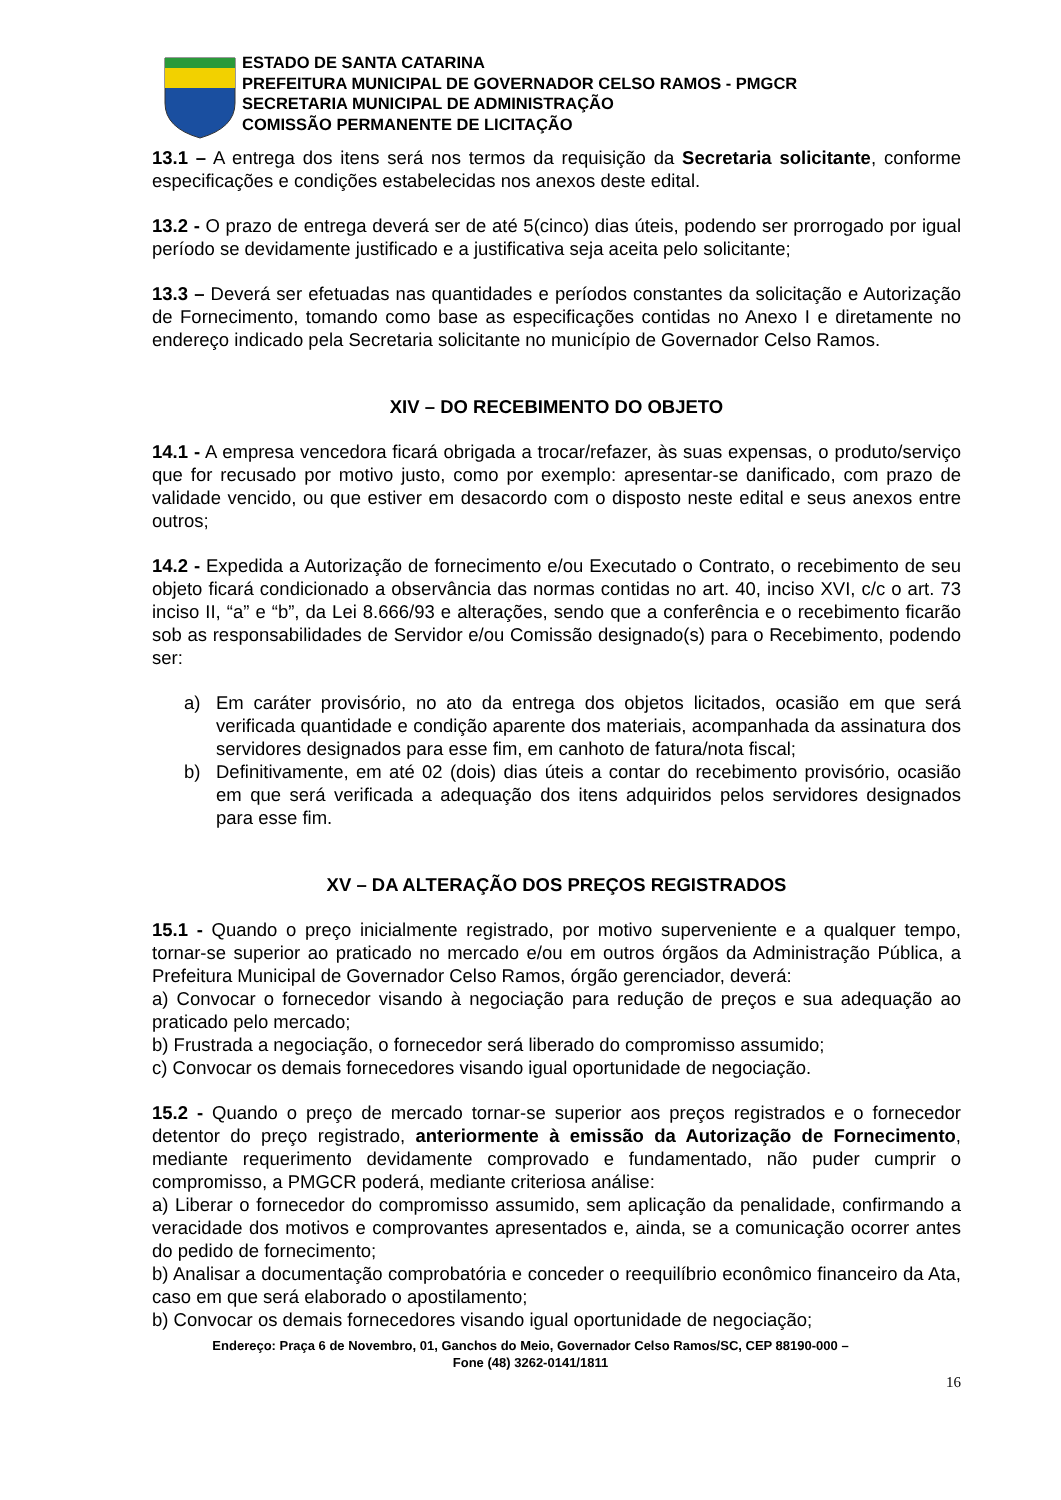ESTADO DE SANTA CATARINA
PREFEITURA MUNICIPAL DE GOVERNADOR CELSO RAMOS - PMGCR
SECRETARIA MUNICIPAL DE ADMINISTRAÇÃO
COMISSÃO PERMANENTE DE LICITAÇÃO
13.1 – A entrega dos itens será nos termos da requisição da Secretaria solicitante, conforme especificações e condições estabelecidas nos anexos deste edital.
13.2 - O prazo de entrega deverá ser de até 5(cinco) dias úteis, podendo ser prorrogado por igual período se devidamente justificado e a justificativa seja aceita pelo solicitante;
13.3 – Deverá ser efetuadas nas quantidades e períodos constantes da solicitação e Autorização de Fornecimento, tomando como base as especificações contidas no Anexo I e diretamente no endereço indicado pela Secretaria solicitante no município de Governador Celso Ramos.
XIV – DO RECEBIMENTO DO OBJETO
14.1 - A empresa vencedora ficará obrigada a trocar/refazer, às suas expensas, o produto/serviço que for recusado por motivo justo, como por exemplo: apresentar-se danificado, com prazo de validade vencido, ou que estiver em desacordo com o disposto neste edital e seus anexos entre outros;
14.2 - Expedida a Autorização de fornecimento e/ou Executado o Contrato, o recebimento de seu objeto ficará condicionado a observância das normas contidas no art. 40, inciso XVI, c/c o art. 73 inciso II, “a” e “b”, da Lei 8.666/93 e alterações, sendo que a conferência e o recebimento ficarão sob as responsabilidades de Servidor e/ou Comissão designado(s) para o Recebimento, podendo ser:
a) Em caráter provisório, no ato da entrega dos objetos licitados, ocasião em que será verificada quantidade e condição aparente dos materiais, acompanhada da assinatura dos servidores designados para esse fim, em canhoto de fatura/nota fiscal;
b) Definitivamente, em até 02 (dois) dias úteis a contar do recebimento provisório, ocasião em que será verificada a adequação dos itens adquiridos pelos servidores designados para esse fim.
XV – DA ALTERAÇÃO DOS PREÇOS REGISTRADOS
15.1 - Quando o preço inicialmente registrado, por motivo superveniente e a qualquer tempo, tornar-se superior ao praticado no mercado e/ou em outros órgãos da Administração Pública, a Prefeitura Municipal de Governador Celso Ramos, órgão gerenciador, deverá:
a) Convocar o fornecedor visando à negociação para redução de preços e sua adequação ao praticado pelo mercado;
b) Frustrada a negociação, o fornecedor será liberado do compromisso assumido;
c) Convocar os demais fornecedores visando igual oportunidade de negociação.
15.2 - Quando o preço de mercado tornar-se superior aos preços registrados e o fornecedor detentor do preço registrado, anteriormente à emissão da Autorização de Fornecimento, mediante requerimento devidamente comprovado e fundamentado, não puder cumprir o compromisso, a PMGCR poderá, mediante criteriosa análise:
a) Liberar o fornecedor do compromisso assumido, sem aplicação da penalidade, confirmando a veracidade dos motivos e comprovantes apresentados e, ainda, se a comunicação ocorrer antes do pedido de fornecimento;
b) Analisar a documentação comprobatória e conceder o reequilíbrio econômico financeiro da Ata, caso em que será elaborado o apostilamento;
b) Convocar os demais fornecedores visando igual oportunidade de negociação;
Endereço: Praça 6 de Novembro, 01, Ganchos do Meio, Governador Celso Ramos/SC, CEP 88190-000 –
Fone (48) 3262-0141/1811
16